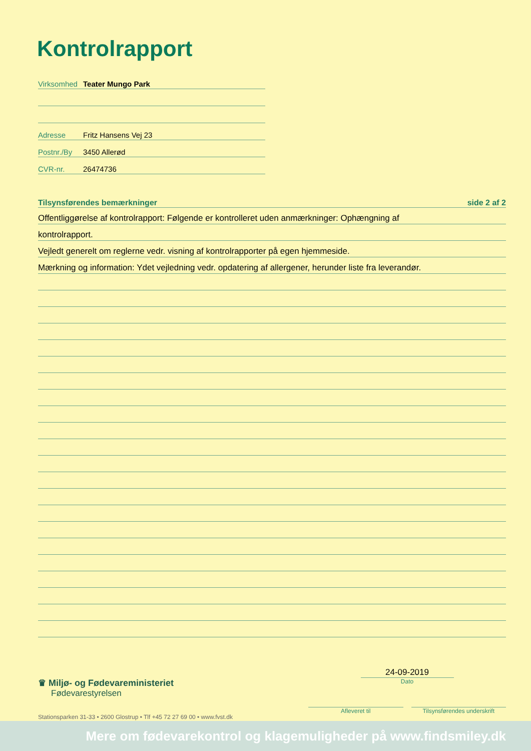Kontrolrapport
Virksomhed Teater Mungo Park
Adresse Fritz Hansens Vej 23
Postnr./By 3450 Allerød
CVR-nr. 26474736
Tilsynsførendes bemærkninger side 2 af 2
Offentliggørelse af kontrolrapport: Følgende er kontrolleret uden anmærkninger: Ophængning af
kontrolrapport.
Vejledt generelt om reglerne vedr. visning af kontrolrapporter på egen hjemmeside.
Mærkning og information: Ydet vejledning vedr. opdatering af allergener, herunder liste fra leverandør.
♛ Miljø- og Fødevareministeriet
Fødevarestyrelsen
Stationsparken 31-33 • 2600 Glostrup • Tlf +45 72 27 69 00 • www.fvst.dk
24-09-2019
Dato
Afleveret til Tilsynsførendes underskrift
Mere om fødevarekontrol og klagemuligheder på www.findsmiley.dk